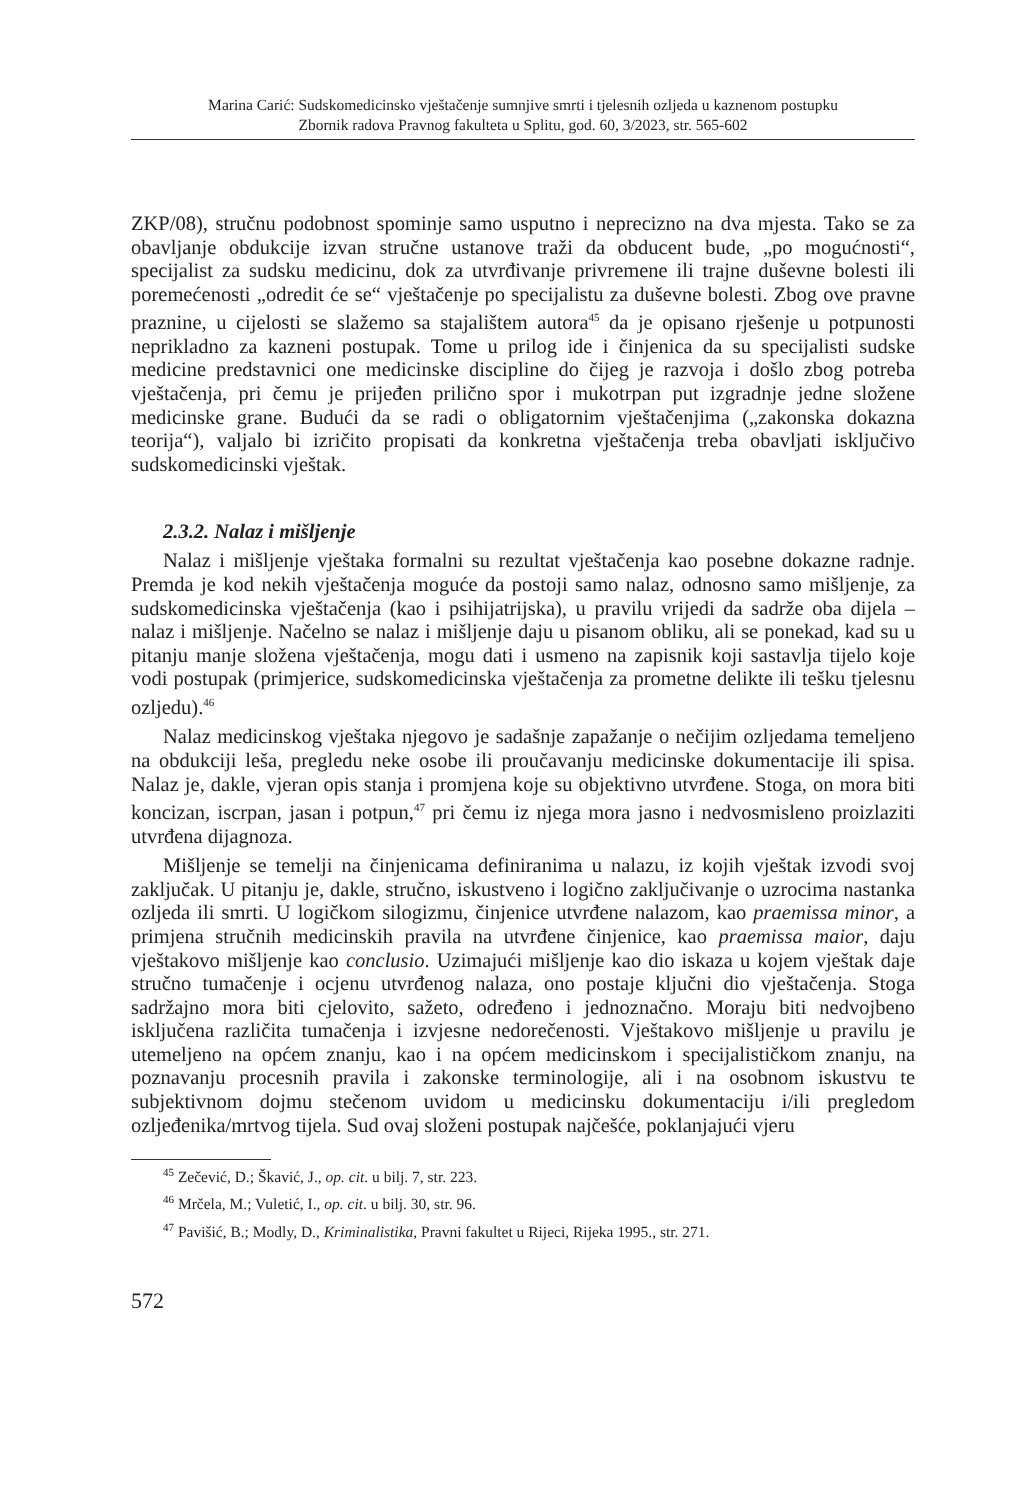Marina Carić: Sudskomedicinsko vještačenje sumnjive smrti i tjelesnih ozljeda u kaznenom postupku
Zbornik radova Pravnog fakulteta u Splitu, god. 60, 3/2023, str. 565-602
ZKP/08), stručnu podobnost spominje samo usputno i neprecizno na dva mjesta. Tako se za obavljanje obdukcije izvan stručne ustanove traži da obducent bude, „po mogućnosti“, specijalist za sudsku medicinu, dok za utvrđivanje privremene ili trajne duševne bolesti ili poremećenosti „odredit će se“ vještačenje po specijalistu za duševne bolesti. Zbog ove pravne praznine, u cijelosti se slažemo sa stajalištem autora<sup>45</sup> da je opisano rješenje u potpunosti neprikladno za kazneni postupak. Tome u prilog ide i činjenica da su specijalisti sudske medicine predstavnici one medicinske discipline do čijeg je razvoja i došlo zbog potreba vještačenja, pri čemu je prijeđen prilično spor i mukotrpan put izgradnje jedne složene medicinske grane. Budući da se radi o obligatornim vještačenjima („zakonska dokazna teorija“), valjalo bi izričito propisati da konkretna vještačenja treba obavljati isključivo sudskomedicinski vještak.
2.3.2. Nalaz i mišljenje
Nalaz i mišljenje vještaka formalni su rezultat vještačenja kao posebne dokazne radnje. Premda je kod nekih vještačenja moguće da postoji samo nalaz, odnosno samo mišljenje, za sudskomedicinska vještačenja (kao i psihijatrijska), u pravilu vrijedi da sadrže oba dijela – nalaz i mišljenje. Načelno se nalaz i mišljenje daju u pisanom obliku, ali se ponekad, kad su u pitanju manje složena vještačenja, mogu dati i usmeno na zapisnik koji sastavlja tijelo koje vodi postupak (primjerice, sudskomedicinska vještačenja za prometne delikte ili tešku tjelesnu ozljedu).<sup>46</sup>
Nalaz medicinskog vještaka njegovo je sadašnje zapažanje o nečijim ozljedama temeljeno na obdukciji leša, pregledu neke osobe ili proučavanju medicinske dokumentacije ili spisa. Nalaz je, dakle, vjeran opis stanja i promjena koje su objektivno utvrđene. Stoga, on mora biti koncizan, iscrpan, jasan i potpun,<sup>47</sup> pri čemu iz njega mora jasno i nedvosmisleno proizlaziti utvrđena dijagnoza.
Mišljenje se temelji na činjenicama definiranima u nalazu, iz kojih vještak izvodi svoj zaključak. U pitanju je, dakle, stručno, iskustveno i logično zaključivanje o uzrocima nastanka ozljeda ili smrti. U logičkom silogizmu, činjenice utvrđene nalazom, kao praemissa minor, a primjena stručnih medicinskih pravila na utvrđene činjenice, kao praemissa maior, daju vještakovo mišljenje kao conclusio. Uzimajući mišljenje kao dio iskaza u kojem vještak daje stručno tumačenje i ocjenu utvrđenog nalaza, ono postaje ključni dio vještačenja. Stoga sadržajno mora biti cjelovito, sažeto, određeno i jednoznačno. Moraju biti nedvojbeno isključena različita tumačenja i izvjesne nedorečenosti. Vještakovo mišljenje u pravilu je utemeljeno na općem znanju, kao i na općem medicinskom i specijalističkom znanju, na poznavanju procesnih pravila i zakonske terminologije, ali i na osobnom iskustvu te subjektivnom dojmu stečenom uvidom u medicinsku dokumentaciju i/ili pregledom ozljeđenika/mrtvog tijela. Sud ovaj složeni postupak najčešće, poklanjajući vjeru
<sup>45</sup> Zečević, D.; Škavić, J., op. cit. u bilj. 7, str. 223.
<sup>46</sup> Mrčela, M.; Vuletić, I., op. cit. u bilj. 30, str. 96.
<sup>47</sup> Pavišić, B.; Modly, D., Kriminalistika, Pravni fakultet u Rijeci, Rijeka 1995., str. 271.
572